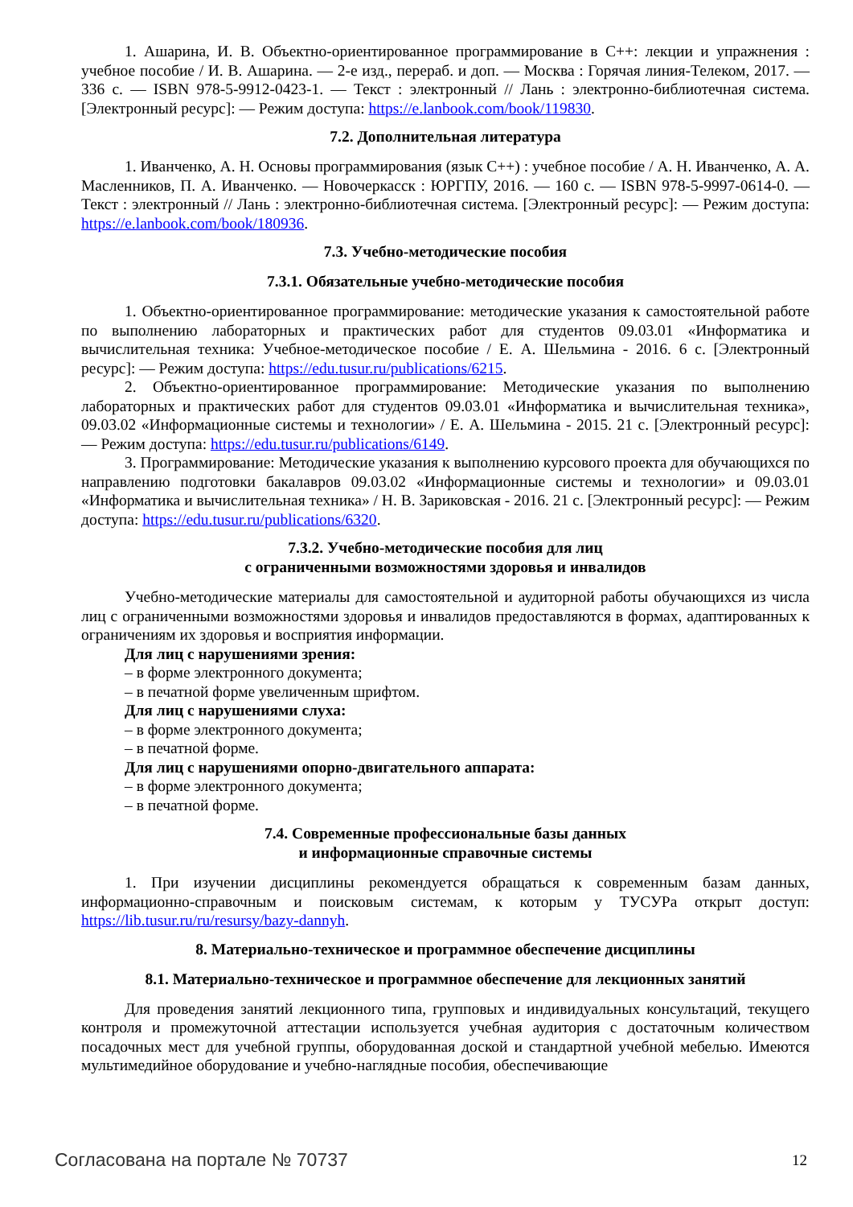1. Ашарина, И. В. Объектно-ориентированное программирование в С++: лекции и упражнения : учебное пособие / И. В. Ашарина. — 2-е изд., перераб. и доп. — Москва : Горячая линия-Телеком, 2017. — 336 с. — ISBN 978-5-9912-0423-1. — Текст : электронный // Лань : электронно-библиотечная система. [Электронный ресурс]: — Режим доступа: https://e.lanbook.com/book/119830.
7.2. Дополнительная литература
1. Иванченко, А. Н. Основы программирования (язык С++) : учебное пособие / А. Н. Иванченко, А. А. Масленников, П. А. Иванченко. — Новочеркасск : ЮРГПУ, 2016. — 160 с. — ISBN 978-5-9997-0614-0. — Текст : электронный // Лань : электронно-библиотечная система. [Электронный ресурс]: — Режим доступа: https://e.lanbook.com/book/180936.
7.3. Учебно-методические пособия
7.3.1. Обязательные учебно-методические пособия
1. Объектно-ориентированное программирование: методические указания к самостоятельной работе по выполнению лабораторных и практических работ для студентов 09.03.01 «Информатика и вычислительная техника: Учебное-методическое пособие / Е. А. Шельмина - 2016. 6 с. [Электронный ресурс]: — Режим доступа: https://edu.tusur.ru/publications/6215.
2. Объектно-ориентированное программирование: Методические указания по выполнению лабораторных и практических работ для студентов 09.03.01 «Информатика и вычислительная техника», 09.03.02 «Информационные системы и технологии» / Е. А. Шельмина - 2015. 21 с. [Электронный ресурс]: — Режим доступа: https://edu.tusur.ru/publications/6149.
3. Программирование: Методические указания к выполнению курсового проекта для обучающихся по направлению подготовки бакалавров 09.03.02 «Информационные системы и технологии» и 09.03.01 «Информатика и вычислительная техника» / Н. В. Зариковская - 2016. 21 с. [Электронный ресурс]: — Режим доступа: https://edu.tusur.ru/publications/6320.
7.3.2. Учебно-методические пособия для лиц
с ограниченными возможностями здоровья и инвалидов
Учебно-методические материалы для самостоятельной и аудиторной работы обучающихся из числа лиц с ограниченными возможностями здоровья и инвалидов предоставляются в формах, адаптированных к ограничениям их здоровья и восприятия информации.
Для лиц с нарушениями зрения:
– в форме электронного документа;
– в печатной форме увеличенным шрифтом.
Для лиц с нарушениями слуха:
– в форме электронного документа;
– в печатной форме.
Для лиц с нарушениями опорно-двигательного аппарата:
– в форме электронного документа;
– в печатной форме.
7.4. Современные профессиональные базы данных
и информационные справочные системы
1. При изучении дисциплины рекомендуется обращаться к современным базам данных, информационно-справочным и поисковым системам, к которым у ТУСУРа открыт доступ: https://lib.tusur.ru/ru/resursy/bazy-dannyh.
8. Материально-техническое и программное обеспечение дисциплины
8.1. Материально-техническое и программное обеспечение для лекционных занятий
Для проведения занятий лекционного типа, групповых и индивидуальных консультаций, текущего контроля и промежуточной аттестации используется учебная аудитория с достаточным количеством посадочных мест для учебной группы, оборудованная доской и стандартной учебной мебелью. Имеются мультимедийное оборудование и учебно-наглядные пособия, обеспечивающие
Согласована на портале № 70737 12